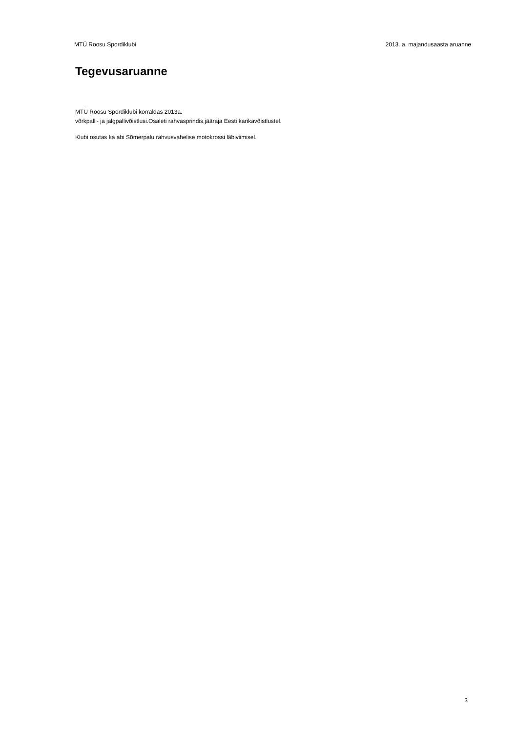MTÜ Roosu Spordiklubi 2013. a. majandusaasta aruanne
Tegevusaruanne
MTÜ Roosu Spordiklubi korraldas 2013a.
võrkpalli- ja jalgpallivõistlusi.Osaleti rahvasprindis,jääraja Eesti karikavõistlustel.
Klubi osutas ka abi Sõmerpalu rahvusvahelise motokrossi läbiviimisel.
3